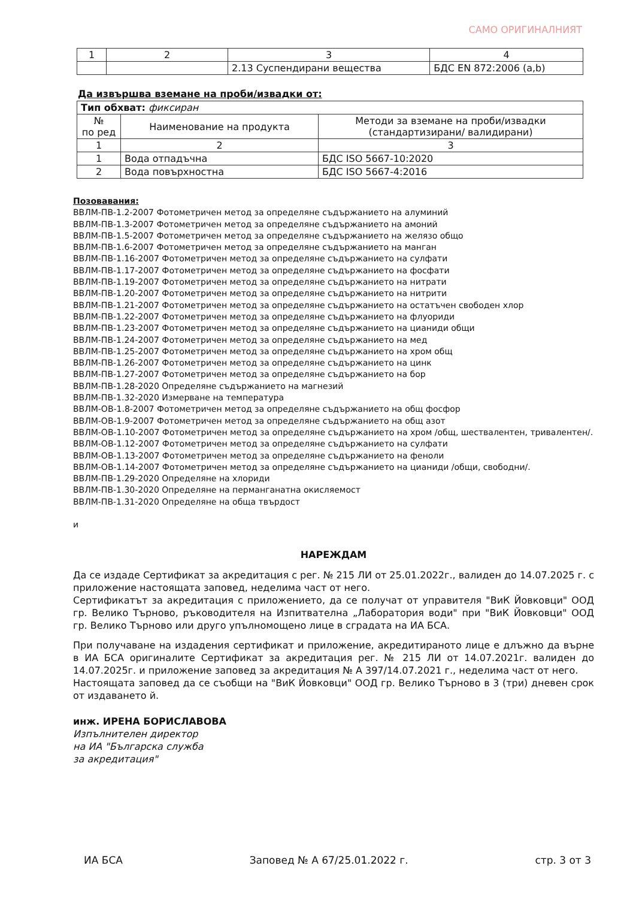САМО ОРИГИНАЛНИЯТ
| 1 | 2 | 3 | 4 |
| | | 2.13 Суспендирани вещества | БДС EN 872:2006 (a,b) |
Да извършва вземане на проби/извадки от:
| Тип обхват: фиксиран | | |
| № по ред | Наименование на продукта | Методи за вземане на проби/извадки (стандартизирани/ валидирани) |
| 1 | 2 | 3 |
| 1 | Вода отпадъчна | БДС ISO 5667-10:2020 |
| 2 | Вода повърхностна | БДС ISO 5667-4:2016 |
Позовавания:
ВВЛМ-ПВ-1.2-2007 Фотометричен метод за определяне съдържанието на алуминий
ВВЛМ-ПВ-1.3-2007 Фотометричен метод за определяне съдържанието на амоний
ВВЛМ-ПВ-1.5-2007 Фотометричен метод за определяне съдържанието на желязо общо
ВВЛМ-ПВ-1.6-2007 Фотометричен метод за определяне съдържанието на манган
ВВЛМ-ПВ-1.16-2007 Фотометричен метод за определяне съдържанието на сулфати
ВВЛМ-ПВ-1.17-2007 Фотометричен метод за определяне съдържанието на фосфати
ВВЛМ-ПВ-1.19-2007 Фотометричен метод за определяне съдържанието на нитрати
ВВЛМ-ПВ-1.20-2007 Фотометричен метод за определяне съдържанието на нитрити
ВВЛМ-ПВ-1.21-2007 Фотометричен метод за определяне съдържанието на остатъчен свободен хлор
ВВЛМ-ПВ-1.22-2007 Фотометричен метод за определяне съдържанието на флуориди
ВВЛМ-ПВ-1.23-2007 Фотометричен метод за определяне съдържанието на цианиди общи
ВВЛМ-ПВ-1.24-2007 Фотометричен метод за определяне съдържанието на мед
ВВЛМ-ПВ-1.25-2007 Фотометричен метод за определяне съдържанието на хром общ
ВВЛМ-ПВ-1.26-2007 Фотометричен метод за определяне съдържанието на цинк
ВВЛМ-ПВ-1.27-2007 Фотометричен метод за определяне съдържанието на бор
ВВЛМ-ПВ-1.28-2020 Определяне съдържанието на магнезий
ВВЛМ-ПВ-1.32-2020 Измерване на температура
ВВЛМ-ОВ-1.8-2007 Фотометричен метод за определяне съдържанието на общ фосфор
ВВЛМ-ОВ-1.9-2007 Фотометричен метод за определяне съдържанието на общ азот
ВВЛМ-ОВ-1.10-2007 Фотометричен метод за определяне съдържанието на хром /общ, шествалентен, тривалентен/.
ВВЛМ-ОВ-1.12-2007 Фотометричен метод за определяне съдържанието на сулфати
ВВЛМ-ОВ-1.13-2007 Фотометричен метод за определяне съдържанието на феноли
ВВЛМ-ОВ-1.14-2007 Фотометричен метод за определяне съдържанието на цианиди /общи, свободни/.
ВВЛМ-ПВ-1.29-2020 Определяне на хлориди
ВВЛМ-ПВ-1.30-2020 Определяне на перманганатна окисляемост
ВВЛМ-ПВ-1.31-2020 Определяне на обща твърдост
и
НАРЕЖДАМ
Да се издаде Сертификат за акредитация с рег. № 215 ЛИ от 25.01.2022г., валиден до 14.07.2025 г. с приложение настоящата заповед, неделима част от него.
Сертификатът за акредитация с приложението, да се получат от управителя "ВиК Йовковци" ООД гр. Велико Търново, ръководителя на Изпитвателна „Лаборатория води" при "ВиК Йовковци" ООД гр. Велико Търново или друго упълномощено лице в сградата на ИА БСА.
При получаване на издадения сертификат и приложение, акредитираното лице е длъжно да върне в ИА БСА оригиналите Сертификат за акредитация рег. № 215 ЛИ от 14.07.2021г. валиден до 14.07.2025г. и приложение заповед за акредитация № А 397/14.07.2021 г., неделима част от него.
Настоящата заповед да се съобщи на "ВиК Йовковци" ООД гр. Велико Търново в 3 (три) дневен срок от издаването й.
инж. ИРЕНА БОРИСЛАВОВА
Изпълнителен директор
на ИА "Българска служба
за акредитация"
ИА БСА Заповед № А 67/25.01.2022 г. стр. 3 от 3